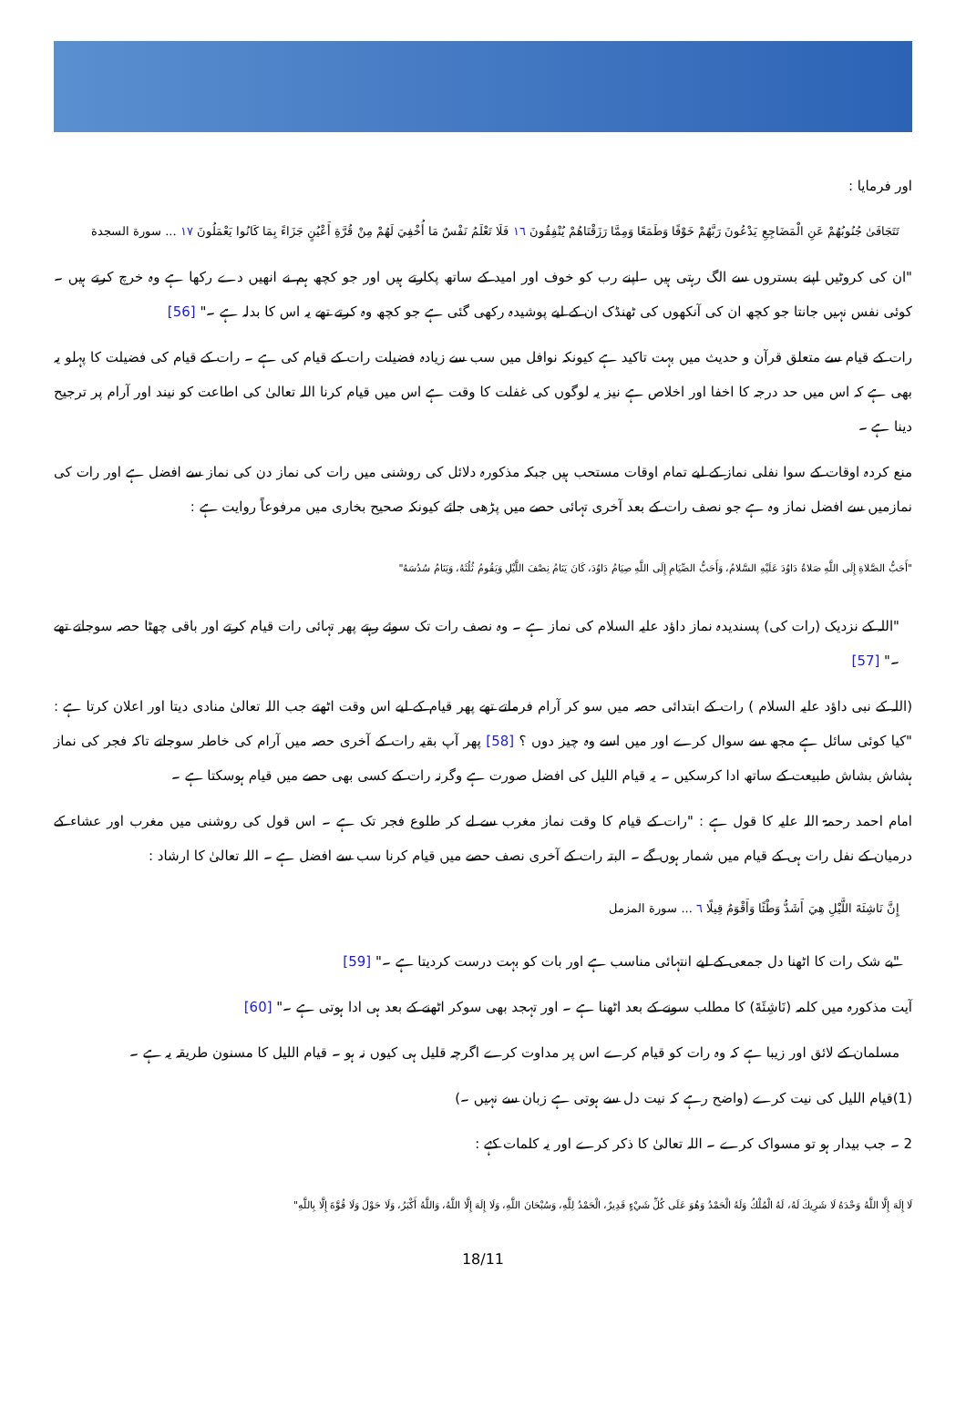اور فرمایا :
تَتَجَافَىٰ جُنُوبُهُمْ عَنِ الْمَضَاجِعِ يَدْعُونَ رَبَّهُمْ خَوْفًا وَطَمَعًا وَمِمَّا رَزَقْنَاهُمْ يُنْفِقُونَ ١٦ فَلَا تَعْلَمُ نَفْسٌ مَا أُخْفِيَ لَهُمْ مِنْ قُرَّةِ أَعْيُنٍ جَزَاءً بِمَا كَانُوا يَعْمَلُونَ ١٧ ... سورة السجدة
"ان کی کروٹیں اپنے بستروں سے الگ رہتی ہیں ۔اپنے رب کو خوف اور امید کے ساتھ پکارتے ہیں اور جو کچھ ہم نے انھیں دے رکھا ہے وہ خرچ کرتے ہیں ۔ کوئی نفس نہیں جانتا جو کچھ ان کی آنکھوں کی ٹھنڈک ان کے لیے پوشیدہ رکھی گئی ہے جو کچھ وہ کرتے تھے یہ اس کا بدلہ ہے ۔" [56]
رات کے قیام سے متعلق قرآن و حدیث میں بہت تاکید ہے کیونکہ نوافل میں سب سے زیادہ فضیلت رات کے قیام کی ہے ۔ رات کے قیام کی فضیلت کا پہلو یہ بھی ہے کہ اس میں حد درجہ کا اخفا اور اخلاص ہے نیز یہ لوگوں کی غفلت کا وقت ہے اس میں قیام کرنا اللہ تعالیٰ کی اطاعت کو نیند اور آرام پر ترجیح دینا ہے ۔
منع کردہ اوقات کے سوا نفلی نماز کے لیے تمام اوقات مستحب ہیں جبکہ مذکورہ دلائل کی روشنی میں رات کی نماز دن کی نماز سے افضل ہے اور رات کی نمازمیں سے افضل نماز وہ ہے جو نصف رات کے بعد آخری تہائی حصے میں پڑھی جائے کیونکہ صحیح بخاری میں مرفوعاً روایت ہے :
"أَحَبُّ الصَّلاةِ إِلَى اللَّهِ صَلاةُ دَاوُدَ عَلَيْهِ السَّلامُ، وَأَحَبُّ الصِّيَامِ إِلَى اللَّهِ صِيَامُ دَاوُدَ، كَانَ يَنَامُ نِصْفَ اللَّيْلِ وَيَقُومُ ثُلُثَهُ، وَيَنَامُ سُدُسَهُ"
"اللہ کے نزدیک (رات کی) پسندیدہ نماز داؤد علیہ السلام کی نماز ہے ۔ وہ نصف رات تک سوئے رہتے پھر تہائی رات قیام کرتے اور باقی چھٹا حصہ سوجاتے تھے ۔" [57]
(اللہ کے نبی داؤد علیہ السلام ) رات کے ابتدائی حصہ میں سو کر آرام فرماتے تھے پھر قیام کے لیے اس وقت اٹھتے جب اللہ تعالیٰ منادی دیتا اور اعلان کرتا ہے : "کیا کوئی سائل ہے مجھ سے سوال کرے اور میں اسے وہ چیز دوں ؟ [58] پھر آپ بقیہ رات کے آخری حصہ میں آرام کی خاطر سوجاتے تاکہ فجر کی نماز ہشاش بشاش طبیعت کے ساتھ ادا کرسکیں ۔ یہ قیام اللیل کی افضل صورت ہے وگرنہ رات کے کسی بھی حصے میں قیام ہوسکتا ہے ۔
امام احمد رحمۃ اللہ علیہ کا قول ہے : "رات کے قیام کا وقت نماز مغرب سے لے کر طلوع فجر تک ہے ۔ اس قول کی روشنی میں مغرب اور عشاء کے درمیان کے نفل رات ہی کے قیام میں شمار ہوں گے ۔ البتہ رات کے آخری نصف حصے میں قیام کرنا سب سے افضل ہے ۔ اللہ تعالیٰ کا ارشاد :
إِنَّ نَاشِئَةَ اللَّيْلِ هِيَ أَشَدُّ وَطْئًا وَأَقْوَمُ قِيلًا ٦ ... سورة المزمل
"بے شک رات کا اٹھنا دل جمعی کے لیے انتہائی مناسب ہے اور بات کو بہت درست کردیتا ہے ۔" [59]
آیت مذکورہ میں کلمہ (نَاشِئَةَ) کا مطلب سونے کے بعد اٹھنا ہے ۔ اور تہجد بھی سوکر اٹھنے کے بعد ہی ادا ہوتی ہے ۔" [60]
مسلمان کے لائق اور زیبا ہے کہ وہ رات کو قیام کرے اس پر مداوت کرے اگرچہ قلیل ہی کیوں نہ ہو ۔ قیام اللیل کا مسنون طریقہ یہ ہے ۔
(1)قیام اللیل کی نیت کرے (واضح رہے کہ نیت دل سے ہوتی ہے زبان سے نہیں ۔)
2 ۔ جب بیدار ہو تو مسواک کرے ۔ اللہ تعالیٰ کا ذکر کرے اور یہ کلمات کہے :
لَا إِلَهَ إِلَّا اللَّهُ وَحْدَهُ لَا شَرِيكَ لَهُ، لَهُ الْمُلْكُ وَلَهُ الْحَمْدُ وَهُوَ عَلَى كُلِّ شَيْءٍ قَدِيرٌ، الْحَمْدُ لِلَّهِ، وَسُبْحَانَ اللَّهِ، وَلَا إِلَهَ إِلَّا اللَّهُ، وَاللَّهُ أَكْبَرُ، وَلَا حَوْلَ وَلَا قُوَّةَ إِلَّا بِاللَّهِ"
18/11